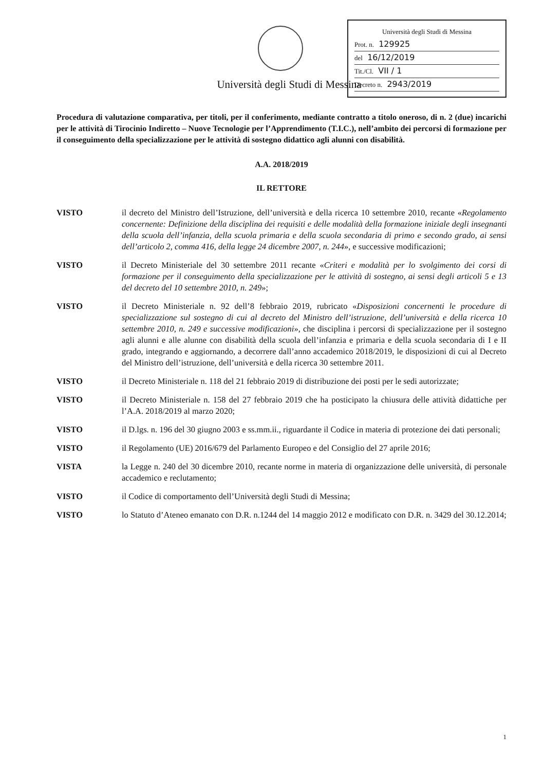Università degli Studi di Messina
Prot. n. 129925
del 16/12/2019
Tit./Cl. VII / 1
Decreto n. 2943/2019
Università degli Studi di Messina
Procedura di valutazione comparativa, per titoli, per il conferimento, mediante contratto a titolo oneroso, di n. 2 (due) incarichi per le attività di Tirocinio Indiretto – Nuove Tecnologie per l’Apprendimento (T.I.C.), nell’ambito dei percorsi di formazione per il conseguimento della specializzazione per le attività di sostegno didattico agli alunni con disabilità.
A.A. 2018/2019
IL RETTORE
VISTO il decreto del Ministro dell’Istruzione, dell’università e della ricerca 10 settembre 2010, recante «Regolamento concernente: Definizione della disciplina dei requisiti e delle modalità della formazione iniziale degli insegnanti della scuola dell’infanzia, della scuola primaria e della scuola secondaria di primo e secondo grado, ai sensi dell’articolo 2, comma 416, della legge 24 dicembre 2007, n. 244», e successive modificazioni;
VISTO il Decreto Ministeriale del 30 settembre 2011 recante «Criteri e modalità per lo svolgimento dei corsi di formazione per il conseguimento della specializzazione per le attività di sostegno, ai sensi degli articoli 5 e 13 del decreto del 10 settembre 2010, n. 249»;
VISTO il Decreto Ministeriale n. 92 dell’8 febbraio 2019, rubricato «Disposizioni concernenti le procedure di specializzazione sul sostegno di cui al decreto del Ministro dell’istruzione, dell’università e della ricerca 10 settembre 2010, n. 249 e successive modificazioni», che disciplina i percorsi di specializzazione per il sostegno agli alunni e alle alunne con disabilità della scuola dell’infanzia e primaria e della scuola secondaria di I e II grado, integrando e aggiornando, a decorrere dall’anno accademico 2018/2019, le disposizioni di cui al Decreto del Ministro dell’istruzione, dell’università e della ricerca 30 settembre 2011.
VISTO il Decreto Ministeriale n. 118 del 21 febbraio 2019 di distribuzione dei posti per le sedi autorizzate;
VISTO il Decreto Ministeriale n. 158 del 27 febbraio 2019 che ha posticipato la chiusura delle attività didattiche per l’A.A. 2018/2019 al marzo 2020;
VISTO il D.lgs. n. 196 del 30 giugno 2003 e ss.mm.ii., riguardante il Codice in materia di protezione dei dati personali;
VISTO il Regolamento (UE) 2016/679 del Parlamento Europeo e del Consiglio del 27 aprile 2016;
VISTA la Legge n. 240 del 30 dicembre 2010, recante norme in materia di organizzazione delle università, di personale accademico e reclutamento;
VISTO il Codice di comportamento dell’Università degli Studi di Messina;
VISTO lo Statuto d’Ateneo emanato con D.R. n.1244 del 14 maggio 2012 e modificato con D.R. n. 3429 del 30.12.2014;
1